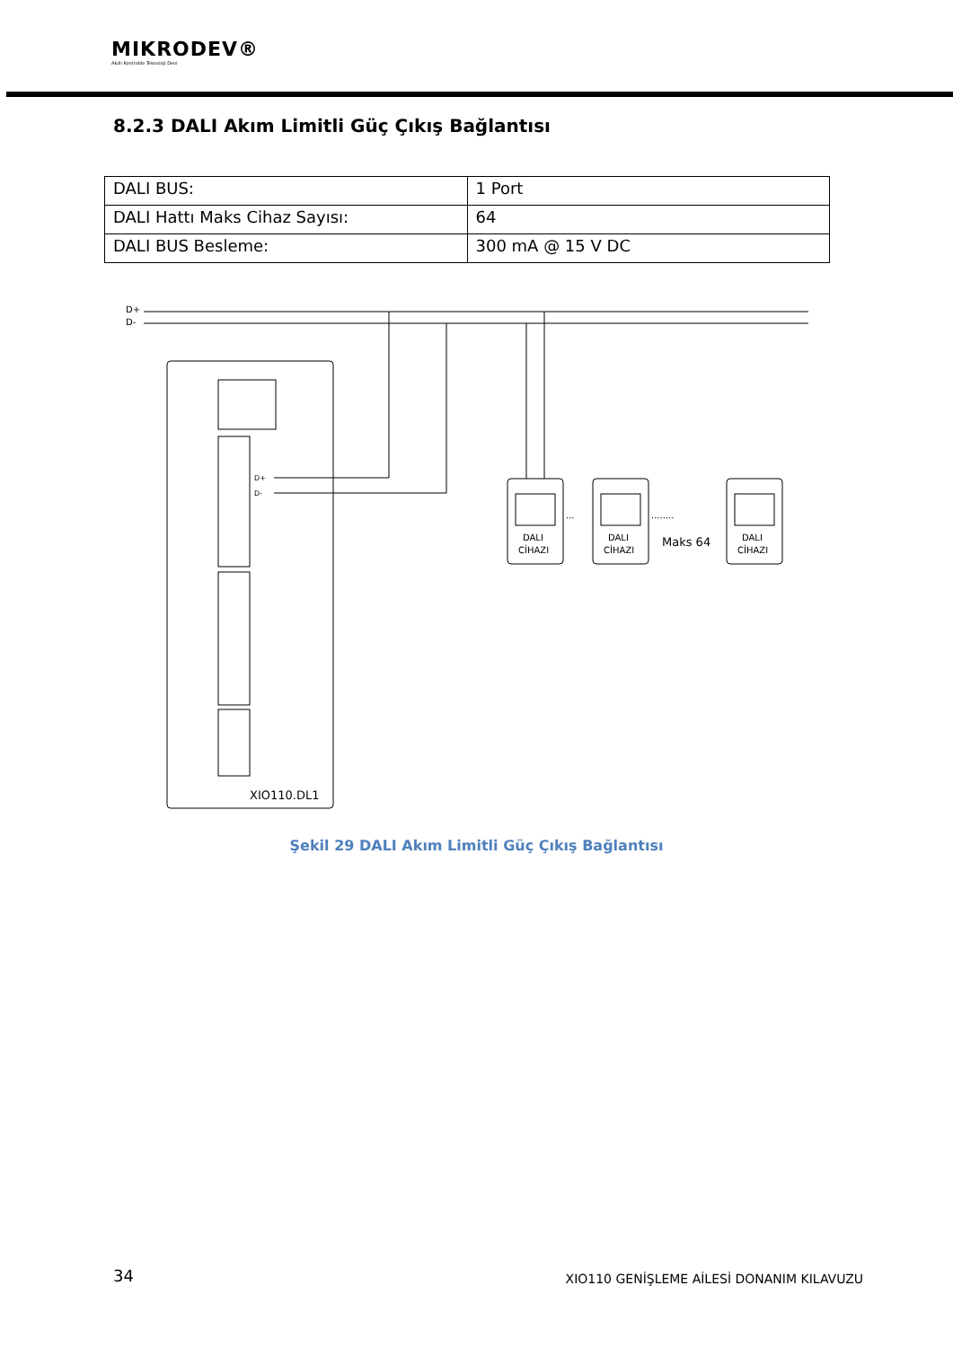MIKRODEV®
Akıllı Kontrolde Teknoloji Devi
8.2.3 DALI Akım Limitli Güç Çıkış Bağlantısı
| DALI BUS: | 1 Port |
| DALI Hattı Maks Cihaz Sayısı: | 64 |
| DALI BUS Besleme: | 300 mA @ 15 V DC |
D+
D-
D+
D-
XIO110.DL1
DALI
CİHAZI
DALI
CİHAZI
DALI
CİHAZI
···
········
Maks 64
Şekil 29 DALI Akım Limitli Güç Çıkış Bağlantısı
34
XIO110 GENİŞLEME AİLESİ DONANIM KILAVUZU